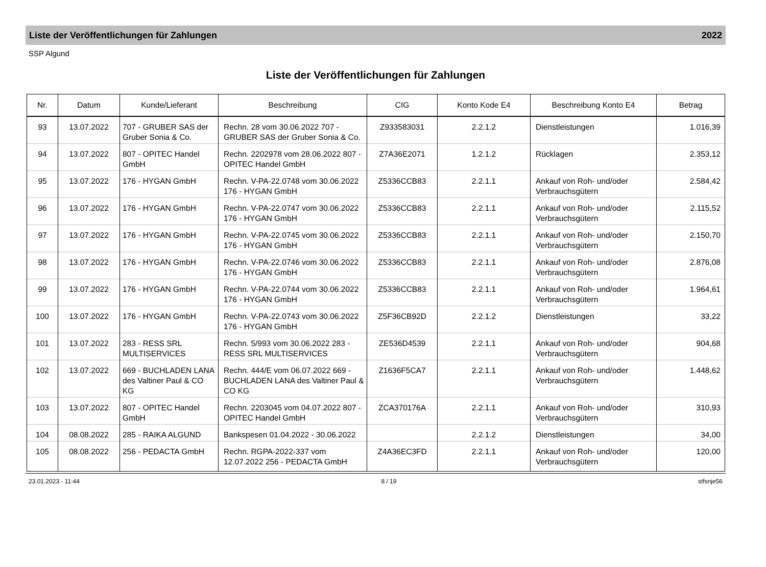Liste der Veröffentlichungen für Zahlungen 2022
SSP Algund
Liste der Veröffentlichungen für Zahlungen
| Nr. | Datum | Kunde/Lieferant | Beschreibung | CIG | Konto Kode E4 | Beschreibung Konto E4 | Betrag |
| --- | --- | --- | --- | --- | --- | --- | --- |
| 93 | 13.07.2022 | 707 - GRUBER SAS der Gruber Sonia & Co. | Rechn. 28 vom 30.06.2022 707 - GRUBER SAS der Gruber Sonia & Co. | Z933583031 | 2.2.1.2 | Dienstleistungen | 1.016,39 |
| 94 | 13.07.2022 | 807 - OPITEC Handel GmbH | Rechn. 2202978 vom 28.06.2022 807 - OPITEC Handel GmbH | Z7A36E2071 | 1.2.1.2 | Rücklagen | 2.353,12 |
| 95 | 13.07.2022 | 176 - HYGAN GmbH | Rechn. V-PA-22.0748 vom 30.06.2022 176 - HYGAN GmbH | Z5336CCB83 | 2.2.1.1 | Ankauf von Roh- und/oder Verbrauchsgütern | 2.584,42 |
| 96 | 13.07.2022 | 176 - HYGAN GmbH | Rechn. V-PA-22.0747 vom 30.06.2022 176 - HYGAN GmbH | Z5336CCB83 | 2.2.1.1 | Ankauf von Roh- und/oder Verbrauchsgütern | 2.115,52 |
| 97 | 13.07.2022 | 176 - HYGAN GmbH | Rechn. V-PA-22.0745 vom 30.06.2022 176 - HYGAN GmbH | Z5336CCB83 | 2.2.1.1 | Ankauf von Roh- und/oder Verbrauchsgütern | 2.150,70 |
| 98 | 13.07.2022 | 176 - HYGAN GmbH | Rechn. V-PA-22.0746 vom 30.06.2022 176 - HYGAN GmbH | Z5336CCB83 | 2.2.1.1 | Ankauf von Roh- und/oder Verbrauchsgütern | 2.876,08 |
| 99 | 13.07.2022 | 176 - HYGAN GmbH | Rechn. V-PA-22.0744 vom 30.06.2022 176 - HYGAN GmbH | Z5336CCB83 | 2.2.1.1 | Ankauf von Roh- und/oder Verbrauchsgütern | 1.964,61 |
| 100 | 13.07.2022 | 176 - HYGAN GmbH | Rechn. V-PA-22.0743 vom 30.06.2022 176 - HYGAN GmbH | Z5F36CB92D | 2.2.1.2 | Dienstleistungen | 33,22 |
| 101 | 13.07.2022 | 283 - RESS SRL MULTISERVICES | Rechn. 5/993 vom 30.06.2022 283 - RESS SRL MULTISERVICES | ZE536D4539 | 2.2.1.1 | Ankauf von Roh- und/oder Verbrauchsgütern | 904,68 |
| 102 | 13.07.2022 | 669 - BUCHLADEN LANA des Valtiner Paul & CO KG | Rechn. 444/E vom 06.07.2022 669 - BUCHLADEN LANA des Valtiner Paul & CO KG | Z1636F5CA7 | 2.2.1.1 | Ankauf von Roh- und/oder Verbrauchsgütern | 1.448,62 |
| 103 | 13.07.2022 | 807 - OPITEC Handel GmbH | Rechn. 2203045 vom 04.07.2022 807 - OPITEC Handel GmbH | ZCA370176A | 2.2.1.1 | Ankauf von Roh- und/oder Verbrauchsgütern | 310,93 |
| 104 | 08.08.2022 | 285 - RAIKA ALGUND | Bankspesen 01.04.2022 - 30.06.2022 | | 2.2.1.2 | Dienstleistungen | 34,00 |
| 105 | 08.08.2022 | 256 - PEDACTA GmbH | Rechn. RGPA-2022-337 vom 12.07.2022 256 - PEDACTA GmbH | Z4A36EC3FD | 2.2.1.1 | Ankauf von Roh- und/oder Verbrauchsgütern | 120,00 |
23.01.2023 - 11:44 8 / 19 stfsnje56